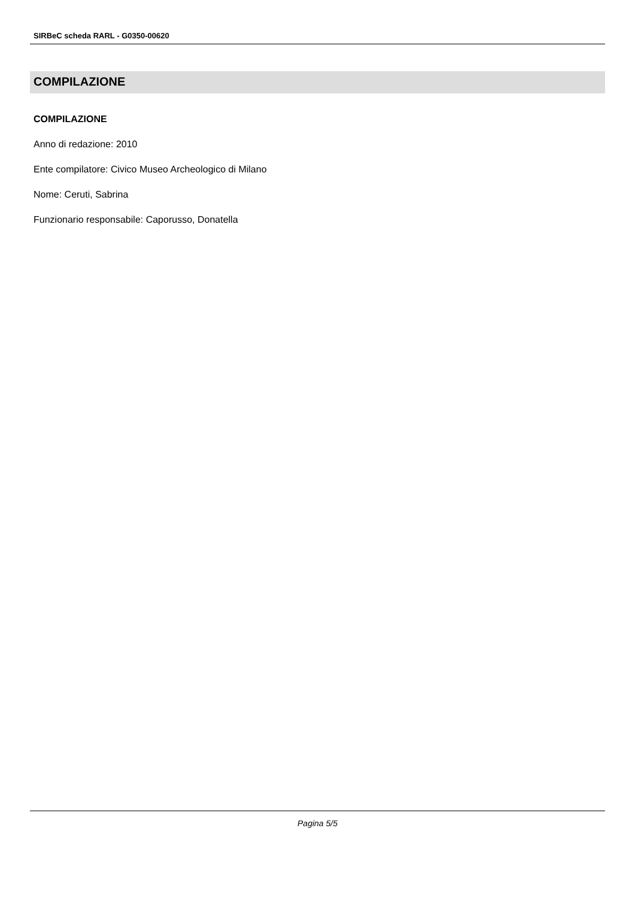SIRBeC scheda RARL - G0350-00620
COMPILAZIONE
COMPILAZIONE
Anno di redazione: 2010
Ente compilatore: Civico Museo Archeologico di Milano
Nome: Ceruti, Sabrina
Funzionario responsabile: Caporusso, Donatella
Pagina 5/5